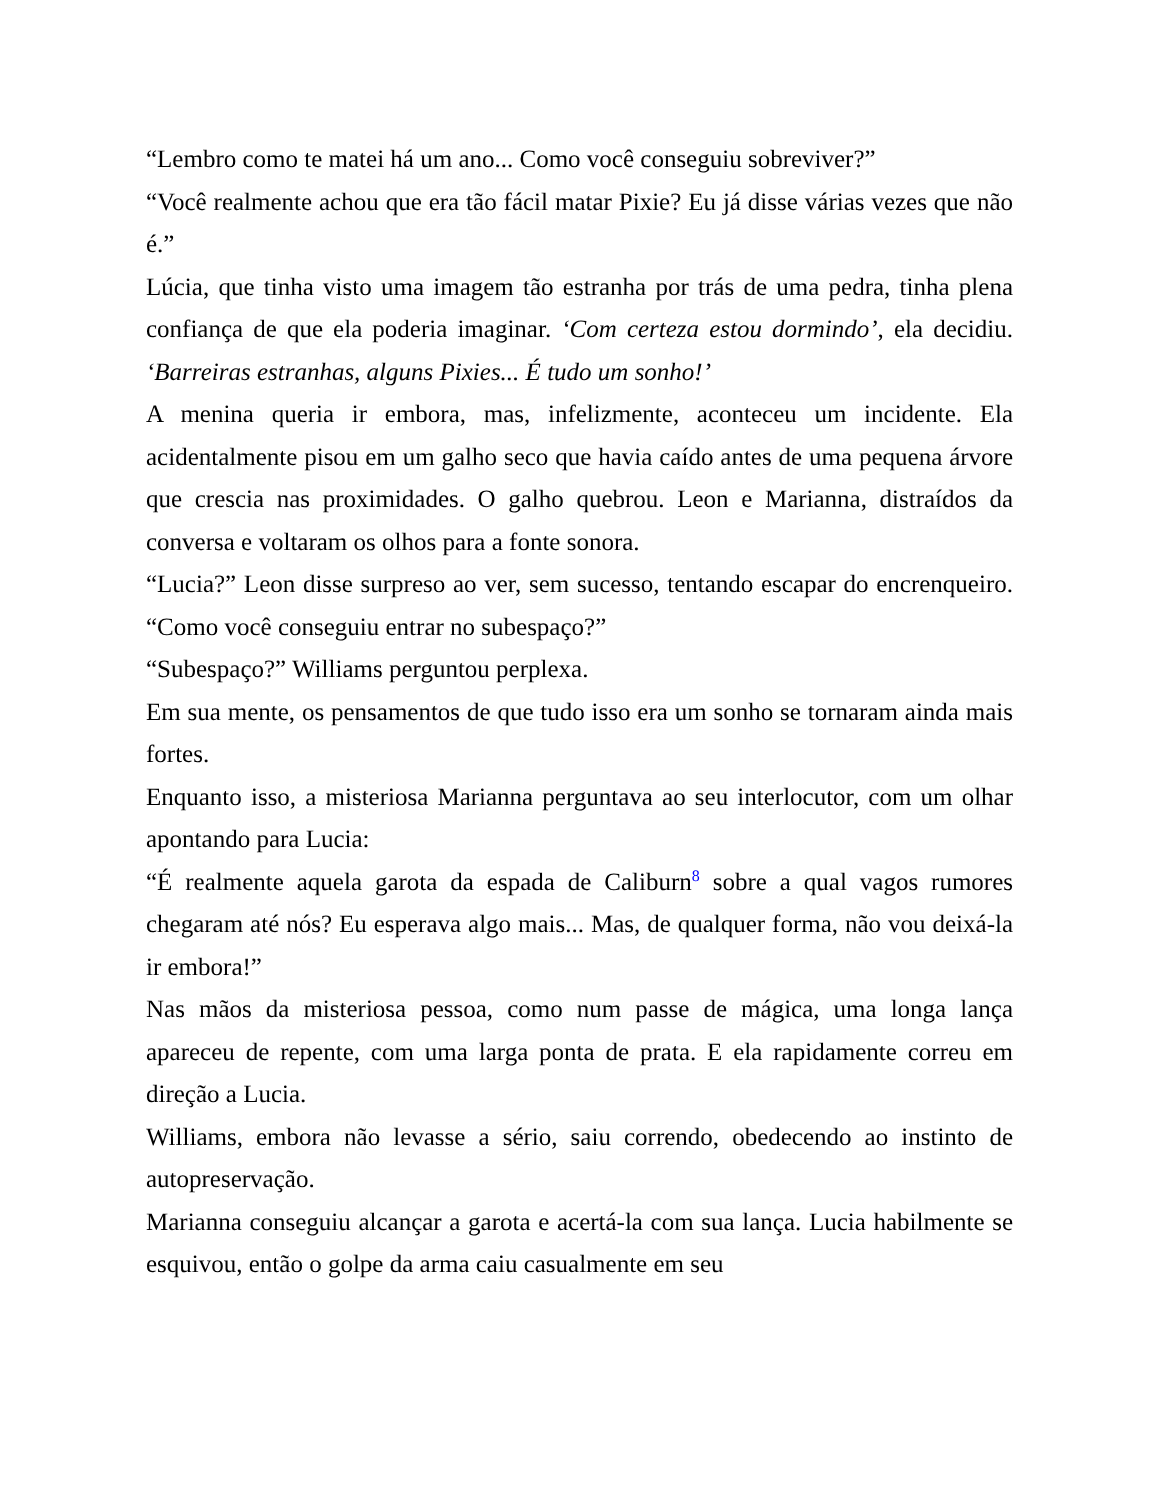“Lembro como te matei há um ano... Como você conseguiu sobreviver?”
“Você realmente achou que era tão fácil matar Pixie? Eu já disse várias vezes que não é.”
Lúcia, que tinha visto uma imagem tão estranha por trás de uma pedra, tinha plena confiança de que ela poderia imaginar. ‘Com certeza estou dormindo’, ela decidiu. ‘Barreiras estranhas, alguns Pixies... É tudo um sonho!’
A menina queria ir embora, mas, infelizmente, aconteceu um incidente. Ela acidentalmente pisou em um galho seco que havia caído antes de uma pequena árvore que crescia nas proximidades. O galho quebrou. Leon e Marianna, distraídos da conversa e voltaram os olhos para a fonte sonora.
“Lucia?” Leon disse surpreso ao ver, sem sucesso, tentando escapar do encrenqueiro. “Como você conseguiu entrar no subespaço?”
“Subespaço?” Williams perguntou perplexa.
Em sua mente, os pensamentos de que tudo isso era um sonho se tornaram ainda mais fortes.
Enquanto isso, a misteriosa Marianna perguntava ao seu interlocutor, com um olhar apontando para Lucia:
“É realmente aquela garota da espada de Caliburn<sup>8</sup> sobre a qual vagos rumores chegaram até nós? Eu esperava algo mais... Mas, de qualquer forma, não vou deixá-la ir embora!”
Nas mãos da misteriosa pessoa, como num passe de mágica, uma longa lança apareceu de repente, com uma larga ponta de prata. E ela rapidamente correu em direção a Lucia.
Williams, embora não levasse a sério, saiu correndo, obedecendo ao instinto de autopreservação.
Marianna conseguiu alcançar a garota e acertá-la com sua lança. Lucia habilmente se esquivou, então o golpe da arma caiu casualmente em seu